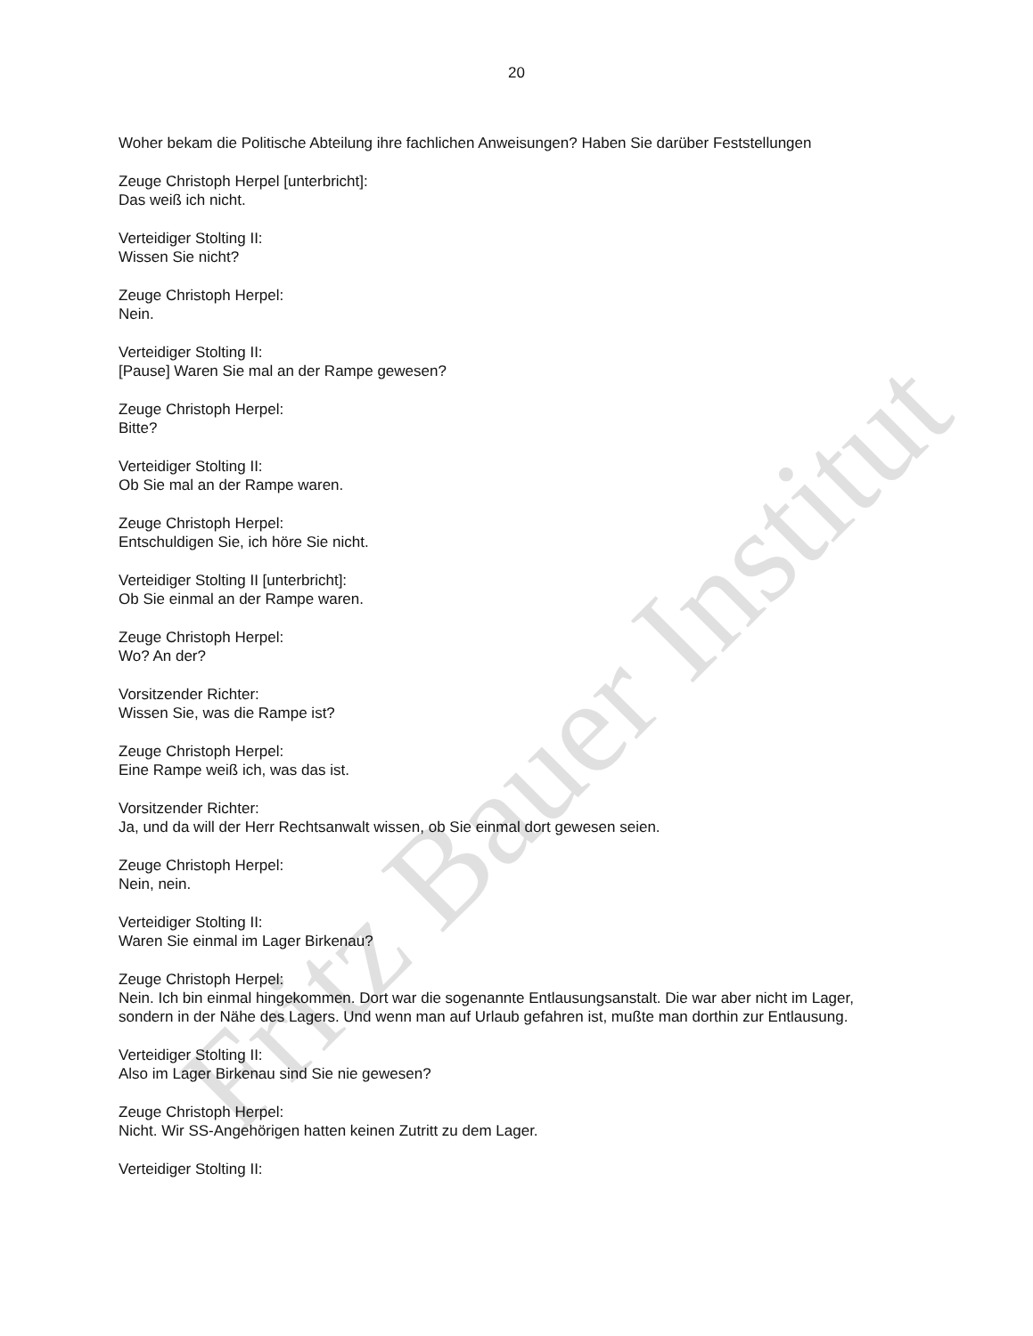Fritz Bauer Institut
20
Woher bekam die Politische Abteilung ihre fachlichen Anweisungen? Haben Sie darüber Feststellungen
Zeuge Christoph Herpel [unterbricht]:
Das weiß ich nicht.
Verteidiger Stolting II:
Wissen Sie nicht?
Zeuge Christoph Herpel:
Nein.
Verteidiger Stolting II:
[Pause] Waren Sie mal an der Rampe gewesen?
Zeuge Christoph Herpel:
Bitte?
Verteidiger Stolting II:
Ob Sie mal an der Rampe waren.
Zeuge Christoph Herpel:
Entschuldigen Sie, ich höre Sie nicht.
Verteidiger Stolting II [unterbricht]:
Ob Sie einmal an der Rampe waren.
Zeuge Christoph Herpel:
Wo? An der?
Vorsitzender Richter:
Wissen Sie, was die Rampe ist?
Zeuge Christoph Herpel:
Eine Rampe weiß ich, was das ist.
Vorsitzender Richter:
Ja, und da will der Herr Rechtsanwalt wissen, ob Sie einmal dort gewesen seien.
Zeuge Christoph Herpel:
Nein, nein.
Verteidiger Stolting II:
Waren Sie einmal im Lager Birkenau?
Zeuge Christoph Herpel:
Nein. Ich bin einmal hingekommen. Dort war die sogenannte Entlausungsanstalt. Die war aber nicht im Lager, sondern in der Nähe des Lagers. Und wenn man auf Urlaub gefahren ist, mußte man dorthin zur Entlausung.
Verteidiger Stolting II:
Also im Lager Birkenau sind Sie nie gewesen?
Zeuge Christoph Herpel:
Nicht. Wir SS-Angehörigen hatten keinen Zutritt zu dem Lager.
Verteidiger Stolting II: